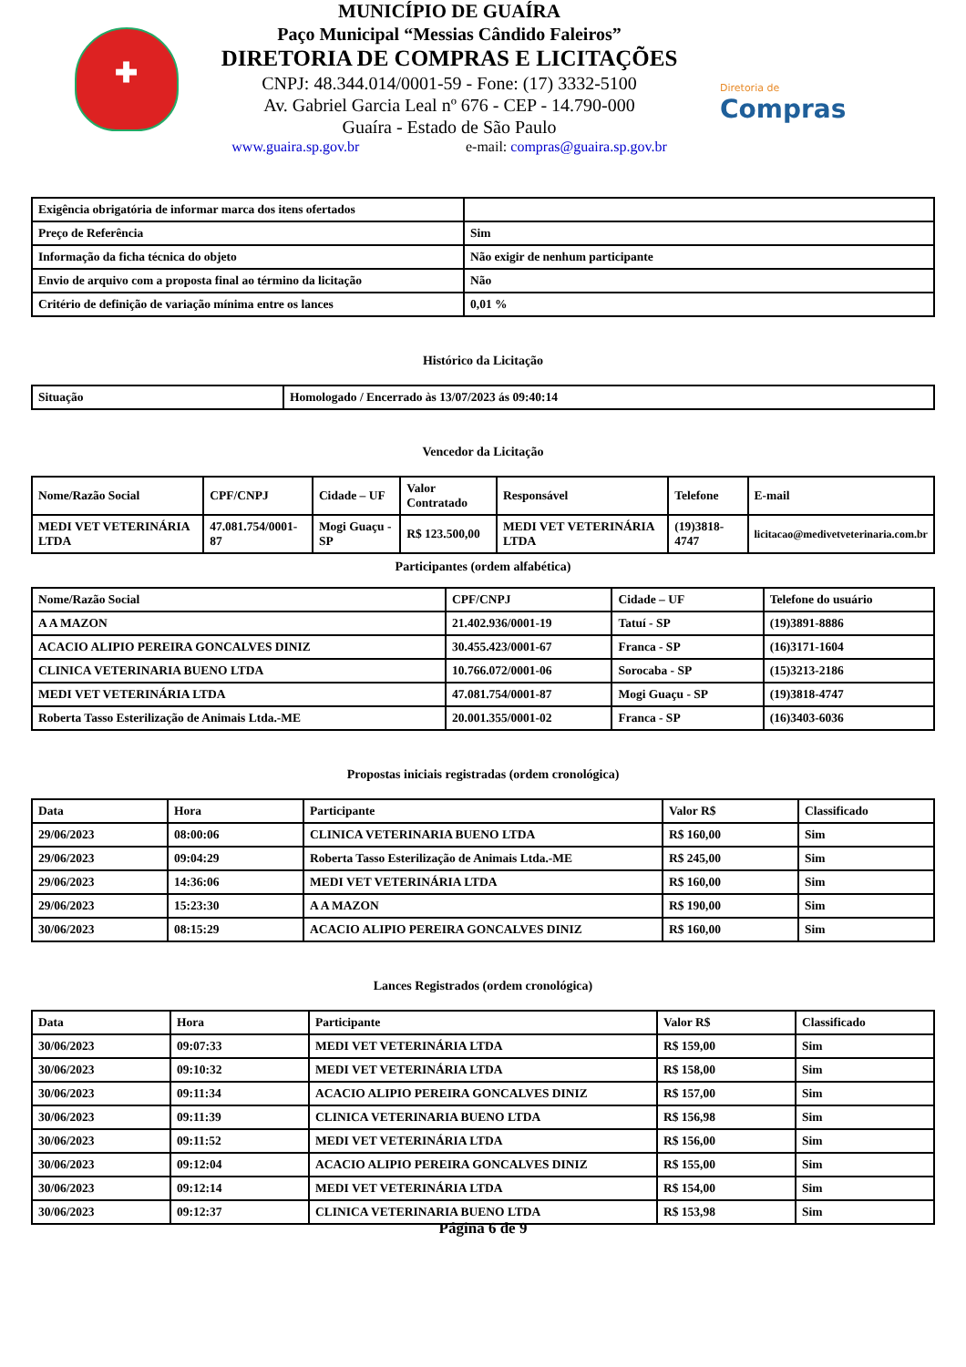✚
MUNICÍPIO DE GUAÍRA
Paço Municipal “Messias Cândido Faleiros”
DIRETORIA DE COMPRAS E LICITAÇÕES
CNPJ: 48.344.014/0001-59 - Fone: (17) 3332-5100
Av. Gabriel Garcia Leal nº 676 - CEP - 14.790-000
Guaíra - Estado de São Paulo
www.guaira.sp.gov.br e-mail: compras@guaira.sp.gov.br
Diretoria de
Compras
| Exigência obrigatória de informar marca dos itens ofertados | |
| Preço de Referência | Sim |
| Informação da ficha técnica do objeto | Não exigir de nenhum participante |
| Envio de arquivo com a proposta final ao término da licitação | Não |
| Critério de definição de variação mínima entre os lances | 0,01 % |
Histórico da Licitação
| Situação | Homologado / Encerrado às 13/07/2023 ás 09:40:14 |
Vencedor da Licitação
| Nome/Razão Social | CPF/CNPJ | Cidade – UF | Valor Contratado | Responsável | Telefone | E-mail |
| --- | --- | --- | --- | --- | --- | --- |
| MEDI VET VETERINÁRIA LTDA | 47.081.754/0001-87 | Mogi Guaçu - SP | R$ 123.500,00 | MEDI VET VETERINÁRIA LTDA | (19)3818-4747 | licitacao@medivetveterinaria.com.br |
Participantes (ordem alfabética)
| Nome/Razão Social | CPF/CNPJ | Cidade – UF | Telefone do usuário |
| --- | --- | --- | --- |
| A A MAZON | 21.402.936/0001-19 | Tatuí - SP | (19)3891-8886 |
| ACACIO ALIPIO PEREIRA GONCALVES DINIZ | 30.455.423/0001-67 | Franca - SP | (16)3171-1604 |
| CLINICA VETERINARIA BUENO LTDA | 10.766.072/0001-06 | Sorocaba - SP | (15)3213-2186 |
| MEDI VET VETERINÁRIA LTDA | 47.081.754/0001-87 | Mogi Guaçu - SP | (19)3818-4747 |
| Roberta Tasso Esterilização de Animais Ltda.-ME | 20.001.355/0001-02 | Franca - SP | (16)3403-6036 |
Propostas iniciais registradas (ordem cronológica)
| Data | Hora | Participante | Valor R$ | Classificado |
| --- | --- | --- | --- | --- |
| 29/06/2023 | 08:00:06 | CLINICA VETERINARIA BUENO LTDA | R$ 160,00 | Sim |
| 29/06/2023 | 09:04:29 | Roberta Tasso Esterilização de Animais Ltda.-ME | R$ 245,00 | Sim |
| 29/06/2023 | 14:36:06 | MEDI VET VETERINÁRIA LTDA | R$ 160,00 | Sim |
| 29/06/2023 | 15:23:30 | A A MAZON | R$ 190,00 | Sim |
| 30/06/2023 | 08:15:29 | ACACIO ALIPIO PEREIRA GONCALVES DINIZ | R$ 160,00 | Sim |
Lances Registrados (ordem cronológica)
| Data | Hora | Participante | Valor R$ | Classificado |
| --- | --- | --- | --- | --- |
| 30/06/2023 | 09:07:33 | MEDI VET VETERINÁRIA LTDA | R$ 159,00 | Sim |
| 30/06/2023 | 09:10:32 | MEDI VET VETERINÁRIA LTDA | R$ 158,00 | Sim |
| 30/06/2023 | 09:11:34 | ACACIO ALIPIO PEREIRA GONCALVES DINIZ | R$ 157,00 | Sim |
| 30/06/2023 | 09:11:39 | CLINICA VETERINARIA BUENO LTDA | R$ 156,98 | Sim |
| 30/06/2023 | 09:11:52 | MEDI VET VETERINÁRIA LTDA | R$ 156,00 | Sim |
| 30/06/2023 | 09:12:04 | ACACIO ALIPIO PEREIRA GONCALVES DINIZ | R$ 155,00 | Sim |
| 30/06/2023 | 09:12:14 | MEDI VET VETERINÁRIA LTDA | R$ 154,00 | Sim |
| 30/06/2023 | 09:12:37 | CLINICA VETERINARIA BUENO LTDA | R$ 153,98 | Sim |
Página 6 de 9